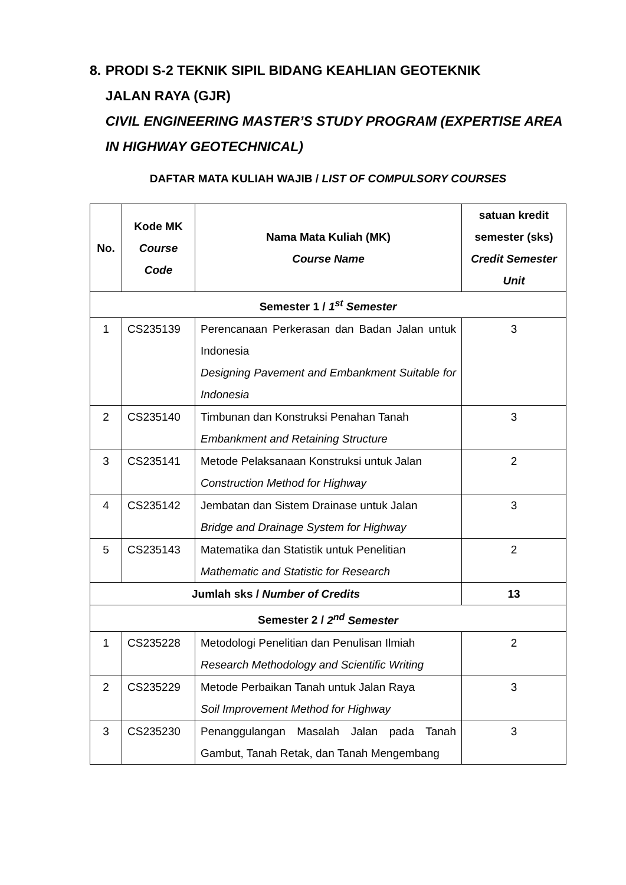8. PRODI S-2 TEKNIK SIPIL BIDANG KEAHLIAN GEOTEKNIK
JALAN RAYA (GJR)
CIVIL ENGINEERING MASTER’S STUDY PROGRAM (EXPERTISE AREA IN HIGHWAY GEOTECHNICAL)
DAFTAR MATA KULIAH WAJIB / LIST OF COMPULSORY COURSES
| No. | Kode MK Course Code | Nama Mata Kuliah (MK) Course Name | satuan kredit semester (sks) Credit Semester Unit |
| --- | --- | --- | --- |
| Semester 1 / 1<sup>st</sup> Semester | | | |
| 1 | CS235139 | Perencanaan Perkerasan dan Badan Jalan untuk Indonesia Designing Pavement and Embankment Suitable for Indonesia | 3 |
| 2 | CS235140 | Timbunan dan Konstruksi Penahan Tanah Embankment and Retaining Structure | 3 |
| 3 | CS235141 | Metode Pelaksanaan Konstruksi untuk Jalan Construction Method for Highway | 2 |
| 4 | CS235142 | Jembatan dan Sistem Drainase untuk Jalan Bridge and Drainage System for Highway | 3 |
| 5 | CS235143 | Matematika dan Statistik untuk Penelitian Mathematic and Statistic for Research | 2 |
| Jumlah sks / Number of Credits | | | 13 |
| Semester 2 / 2<sup>nd</sup> Semester | | | |
| 1 | CS235228 | Metodologi Penelitian dan Penulisan Ilmiah Research Methodology and Scientific Writing | 2 |
| 2 | CS235229 | Metode Perbaikan Tanah untuk Jalan Raya Soil Improvement Method for Highway | 3 |
| 3 | CS235230 | Penanggulangan Masalah Jalan pada Tanah Gambut, Tanah Retak, dan Tanah Mengembang | 3 |